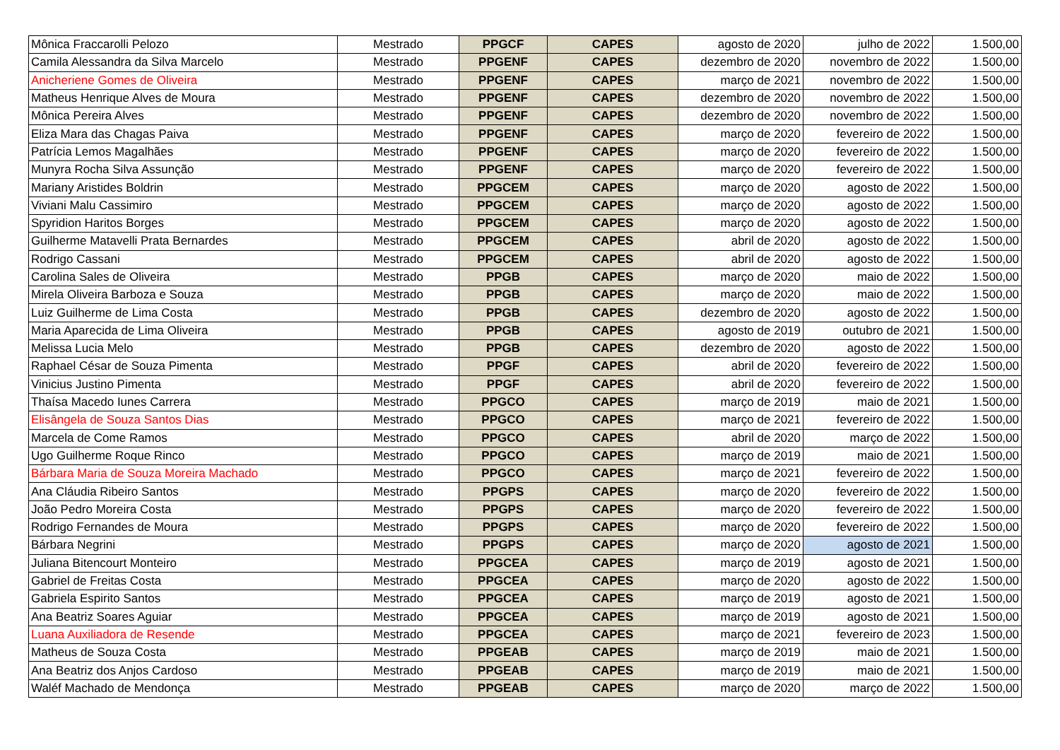| Mônica Fraccarolli Pelozo | Mestrado | PPGCF | CAPES | agosto de 2020 | julho de 2022 | 1.500,00 |
| Camila Alessandra da Silva Marcelo | Mestrado | PPGENF | CAPES | dezembro de 2020 | novembro de 2022 | 1.500,00 |
| Anicheriene Gomes de Oliveira | Mestrado | PPGENF | CAPES | março de 2021 | novembro de 2022 | 1.500,00 |
| Matheus Henrique Alves de Moura | Mestrado | PPGENF | CAPES | dezembro de 2020 | novembro de 2022 | 1.500,00 |
| Mônica Pereira Alves | Mestrado | PPGENF | CAPES | dezembro de 2020 | novembro de 2022 | 1.500,00 |
| Eliza Mara das Chagas Paiva | Mestrado | PPGENF | CAPES | março de 2020 | fevereiro de 2022 | 1.500,00 |
| Patrícia Lemos Magalhães | Mestrado | PPGENF | CAPES | março de 2020 | fevereiro de 2022 | 1.500,00 |
| Munyra Rocha Silva Assunção | Mestrado | PPGENF | CAPES | março de 2020 | fevereiro de 2022 | 1.500,00 |
| Mariany Aristides Boldrin | Mestrado | PPGCEM | CAPES | março de 2020 | agosto de 2022 | 1.500,00 |
| Viviani Malu Cassimiro | Mestrado | PPGCEM | CAPES | março de 2020 | agosto de 2022 | 1.500,00 |
| Spyridion Haritos Borges | Mestrado | PPGCEM | CAPES | março de 2020 | agosto de 2022 | 1.500,00 |
| Guilherme Matavelli Prata Bernardes | Mestrado | PPGCEM | CAPES | abril de 2020 | agosto de 2022 | 1.500,00 |
| Rodrigo Cassani | Mestrado | PPGCEM | CAPES | abril de 2020 | agosto de 2022 | 1.500,00 |
| Carolina Sales de Oliveira | Mestrado | PPGB | CAPES | março de 2020 | maio de 2022 | 1.500,00 |
| Mirela Oliveira Barboza e Souza | Mestrado | PPGB | CAPES | março de 2020 | maio de 2022 | 1.500,00 |
| Luiz Guilherme de Lima Costa | Mestrado | PPGB | CAPES | dezembro de 2020 | agosto de 2022 | 1.500,00 |
| Maria Aparecida de Lima Oliveira | Mestrado | PPGB | CAPES | agosto de 2019 | outubro de 2021 | 1.500,00 |
| Melissa Lucia Melo | Mestrado | PPGB | CAPES | dezembro de 2020 | agosto de 2022 | 1.500,00 |
| Raphael César de Souza Pimenta | Mestrado | PPGF | CAPES | abril de 2020 | fevereiro de 2022 | 1.500,00 |
| Vinicius Justino Pimenta | Mestrado | PPGF | CAPES | abril de 2020 | fevereiro de 2022 | 1.500,00 |
| Thaísa Macedo Iunes Carrera | Mestrado | PPGCO | CAPES | março de 2019 | maio de 2021 | 1.500,00 |
| Elisângela de Souza Santos Dias | Mestrado | PPGCO | CAPES | março de 2021 | fevereiro de 2022 | 1.500,00 |
| Marcela de Come Ramos | Mestrado | PPGCO | CAPES | abril de 2020 | março de 2022 | 1.500,00 |
| Ugo Guilherme Roque Rinco | Mestrado | PPGCO | CAPES | março de 2019 | maio de 2021 | 1.500,00 |
| Bárbara Maria de Souza Moreira Machado | Mestrado | PPGCO | CAPES | março de 2021 | fevereiro de 2022 | 1.500,00 |
| Ana Cláudia Ribeiro Santos | Mestrado | PPGPS | CAPES | março de 2020 | fevereiro de 2022 | 1.500,00 |
| João Pedro Moreira Costa | Mestrado | PPGPS | CAPES | março de 2020 | fevereiro de 2022 | 1.500,00 |
| Rodrigo Fernandes de Moura | Mestrado | PPGPS | CAPES | março de 2020 | fevereiro de 2022 | 1.500,00 |
| Bárbara Negrini | Mestrado | PPGPS | CAPES | março de 2020 | agosto de 2021 | 1.500,00 |
| Juliana Bitencourt Monteiro | Mestrado | PPGCEA | CAPES | março de 2019 | agosto de 2021 | 1.500,00 |
| Gabriel de Freitas Costa | Mestrado | PPGCEA | CAPES | março de 2020 | agosto de 2022 | 1.500,00 |
| Gabriela Espirito Santos | Mestrado | PPGCEA | CAPES | março de 2019 | agosto de 2021 | 1.500,00 |
| Ana Beatriz Soares Aguiar | Mestrado | PPGCEA | CAPES | março de 2019 | agosto de 2021 | 1.500,00 |
| Luana Auxiliadora de Resende | Mestrado | PPGCEA | CAPES | março de 2021 | fevereiro de 2023 | 1.500,00 |
| Matheus de Souza Costa | Mestrado | PPGEAB | CAPES | março de 2019 | maio de 2021 | 1.500,00 |
| Ana Beatriz dos Anjos Cardoso | Mestrado | PPGEAB | CAPES | março de 2019 | maio de 2021 | 1.500,00 |
| Waléf Machado de Mendonça | Mestrado | PPGEAB | CAPES | março de 2020 | março de 2022 | 1.500,00 |